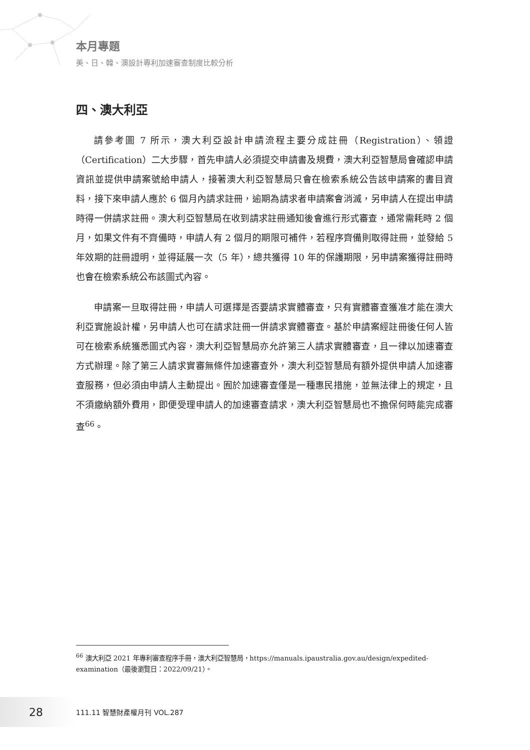本月專題
美、日、韓、澳設計專利加速審查制度比較分析
四、澳大利亞
請參考圖 7 所示，澳大利亞設計申請流程主要分成註冊（Registration）、領證（Certification）二大步驟，首先申請人必須提交申請書及規費，澳大利亞智慧局會確認申請資訊並提供申請案號給申請人，接著澳大利亞智慧局只會在檢索系統公告該申請案的書目資料，接下來申請人應於 6 個月內請求註冊，逾期為請求者申請案會消滅，另申請人在提出申請時得一併請求註冊。澳大利亞智慧局在收到請求註冊通知後會進行形式審查，通常需耗時 2 個月，如果文件有不齊備時，申請人有 2 個月的期限可補件，若程序齊備則取得註冊，並發給 5 年效期的註冊證明，並得延展一次（5 年），總共獲得 10 年的保護期限，另申請案獲得註冊時也會在檢索系統公布該圖式內容。
申請案一旦取得註冊，申請人可選擇是否要請求實體審查，只有實體審查獲准才能在澳大利亞實施設計權，另申請人也可在請求註冊一併請求實體審查。基於申請案經註冊後任何人皆可在檢索系統獲悉圖式內容，澳大利亞智慧局亦允許第三人請求實體審查，且一律以加速審查方式辦理。除了第三人請求實審無條件加速審查外，澳大利亞智慧局有額外提供申請人加速審查服務，但必須由申請人主動提出。囿於加速審查僅是一種惠民措施，並無法律上的規定，且不須繳納額外費用，即便受理申請人的加速審查請求，澳大利亞智慧局也不擔保何時能完成審查<sup>66</sup>。
<sup>66</sup> 澳大利亞 2021 年專利審查程序手冊，澳大利亞智慧局，https://manuals.ipaustralia.gov.au/design/expedited-examination（最後瀏覽日：2022/09/21）。
28
111.11 智慧財產權月刊 VOL.287